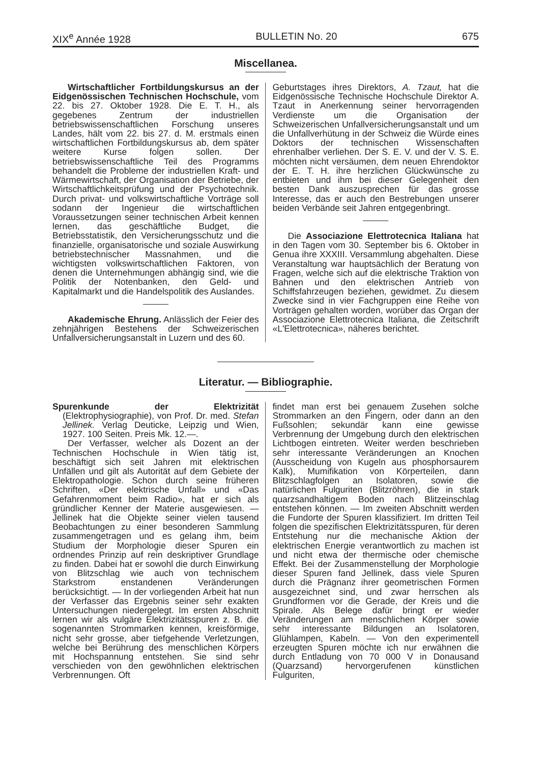XIX<sup>e</sup> Année 1928 BULLETIN No. 20 675
Miscellanea.
Wirtschaftlicher Fortbildungskursus an der Eidgenössischen Technischen Hochschule, vom 22. bis 27. Oktober 1928. Die E. T. H., als gegebenes Zentrum der industriellen betriebswissenschaftlichen Forschung unseres Landes, hält vom 22. bis 27. d. M. erstmals einen wirtschaftlichen Fortbildungskursus ab, dem später weitere Kurse folgen sollen. Der betriebswissenschaftliche Teil des Programms behandelt die Probleme der industriellen Kraft- und Wärmewirtschaft, der Organisation der Betriebe, der Wirtschaftlichkeitsprüfung und der Psychotechnik. Durch privat- und volkswirtschaftliche Vorträge soll sodann der Ingenieur die wirtschaftlichen Voraussetzungen seiner technischen Arbeit kennen lernen, das geschäftliche Budget, die Betriebsstatistik, den Versicherungsschutz und die finanzielle, organisatorische und soziale Auswirkung betriebstechnischer Massnahmen, und die wichtigsten volkswirtschaftlichen Faktoren, von denen die Unternehmungen abhängig sind, wie die Politik der Notenbanken, den Geld- und Kapitalmarkt und die Handelspolitik des Auslandes.
Akademische Ehrung. Anlässlich der Feier des zehnjährigen Bestehens der Schweizerischen Unfallversicherungsanstalt in Luzern und des 60.
Geburtstages ihres Direktors, A. Tzaut, hat die Eidgenössische Technische Hochschule Direktor A. Tzaut in Anerkennung seiner hervorragenden Verdienste um die Organisation der Schweizerischen Unfallversicherungsanstalt und um die Unfallverhütung in der Schweiz die Würde eines Doktors der technischen Wissenschaften ehrenhalber verliehen. Der S. E. V. und der V. S. E. möchten nicht versäumen, dem neuen Ehrendoktor der E. T. H. ihre herzlichen Glückwünsche zu entbieten und ihm bei dieser Gelegenheit den besten Dank auszusprechen für das grosse Interesse, das er auch den Bestrebungen unserer beiden Verbände seit Jahren entgegenbringt.
Die Associazione Elettrotecnica Italiana hat in den Tagen vom 30. September bis 6. Oktober in Genua ihre XXXIII. Versammlung abgehalten. Diese Veranstaltung war hauptsächlich der Beratung von Fragen, welche sich auf die elektrische Traktion von Bahnen und den elektrischen Antrieb von Schiffsfahrzeugen beziehen, gewidmet. Zu diesem Zwecke sind in vier Fachgruppen eine Reihe von Vorträgen gehalten worden, worüber das Organ der Associazione Elettrotecnica Italiana, die Zeitschrift «L'Elettrotecnica», näheres berichtet.
Literatur. — Bibliographie.
Spurenkunde der Elektrizität (Elektrophysiographie), von Prof. Dr. med. Stefan Jellinek. Verlag Deuticke, Leipzig und Wien, 1927. 100 Seiten. Preis Mk. 12.—.
Der Verfasser, welcher als Dozent an der Technischen Hochschule in Wien tätig ist, beschäftigt sich seit Jahren mit elektrischen Unfällen und gilt als Autorität auf dem Gebiete der Elektropathologie. Schon durch seine früheren Schriften, «Der elektrische Unfall» und «Das Gefahrenmoment beim Radio», hat er sich als gründlicher Kenner der Materie ausgewiesen. — Jellinek hat die Objekte seiner vielen tausend Beobachtungen zu einer besonderen Sammlung zusammengetragen und es gelang ihm, beim Studium der Morphologie dieser Spuren ein ordnendes Prinzip auf rein deskriptiver Grundlage zu finden. Dabei hat er sowohl die durch Einwirkung von Blitzschlag wie auch von technischem Starkstrom enstandenen Veränderungen berücksichtigt. — In der vorliegenden Arbeit hat nun der Verfasser das Ergebnis seiner sehr exakten Untersuchungen niedergelegt. Im ersten Abschnitt lernen wir als vulgäre Elektrizitätsspuren z. B. die sogenannten Strommarken kennen, kreisförmige, nicht sehr grosse, aber tiefgehende Verletzungen, welche bei Berührung des menschlichen Körpers mit Hochspannung entstehen. Sie sind sehr verschieden von den gewöhnlichen elektrischen Verbrennungen. Oft
findet man erst bei genauem Zusehen solche Strommarken an den Fingern, oder dann an den Fußsohlen; sekundär kann eine gewisse Verbrennung der Umgebung durch den elektrischen Lichtbogen eintreten. Weiter werden beschrieben sehr interessante Veränderungen an Knochen (Ausscheidung von Kugeln aus phosphorsaurem Kalk), Mumifikation von Körperteilen, dann Blitzschlagfolgen an Isolatoren, sowie die natürlichen Fulguriten (Blitzröhren), die in stark quarzsandhaltigem Boden nach Blitzeinschlag entstehen können. — Im zweiten Abschnitt werden die Fundorte der Spuren klassifiziert. Im dritten Teil folgen die spezifischen Elektrizitätsspuren, für deren Entstehung nur die mechanische Aktion der elektrischen Energie verantwortlich zu machen ist und nicht etwa der thermische oder chemische Effekt. Bei der Zusammenstellung der Morphologie dieser Spuren fand Jellinek, dass viele Spuren durch die Prägnanz ihrer geometrischen Formen ausgezeichnet sind, und zwar herrschen als Grundformen vor die Gerade, der Kreis und die Spirale. Als Belege dafür bringt er wieder Veränderungen am menschlichen Körper sowie sehr interessante Bildungen an Isolatoren, Glühlampen, Kabeln. — Von den experimentell erzeugten Spuren möchte ich nur erwähnen die durch Entladung von 70 000 V in Donausand (Quarzsand) hervorgerufenen künstlichen Fulguriten,